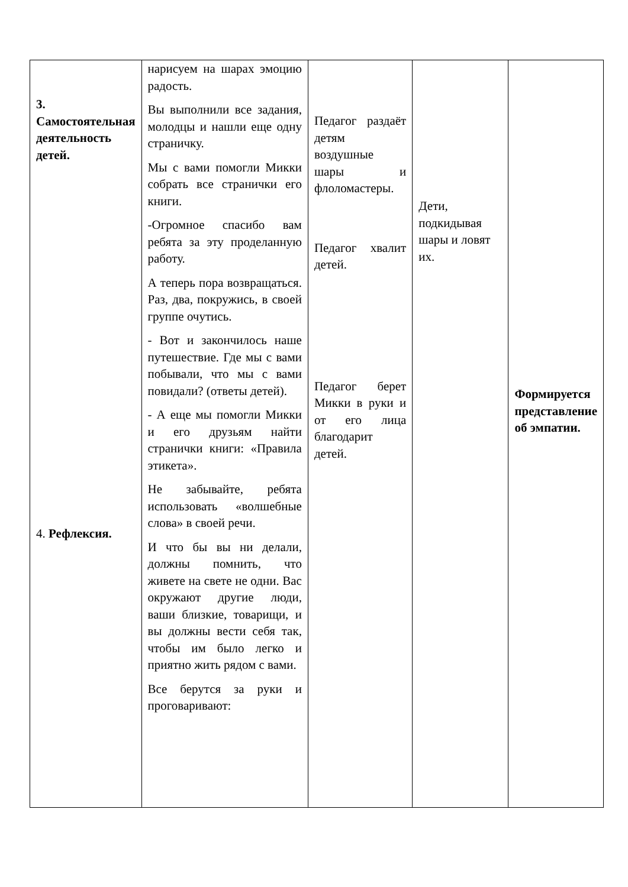| 3. Самостоятельная деятельность детей. 4. Рефлексия. | нарисуем на шарах эмоцию радость. Вы выполнили все задания, молодцы и нашли еще одну страничку. Мы с вами помогли Микки собрать все странички его книги. -Огромное спасибо вам ребята за эту проделанную работу. А теперь пора возвращаться. Раз, два, покружись, в своей группе очутись. - Вот и закончилось наше путешествие. Где мы с вами побывали, что мы с вами повидали? (ответы детей). - А еще мы помогли Микки и его друзьям найти странички книги: «Правила этикета». Не забывайте, ребята использовать «волшебные слова» в своей речи. И что бы вы ни делали, должны помнить, что живете на свете не одни. Вас окружают другие люди, ваши близкие, товарищи, и вы должны вести себя так, чтобы им было легко и приятно жить рядом с вами. Все берутся за руки и проговаривают: | Педагог раздаёт детям воздушные шары и флоломастеры. Педагог хвалит детей. Педагог берет Микки в руки и от его лица благодарит детей. | Дети, подкидывая шары и ловят их. | Формируется представление об эмпатии. |